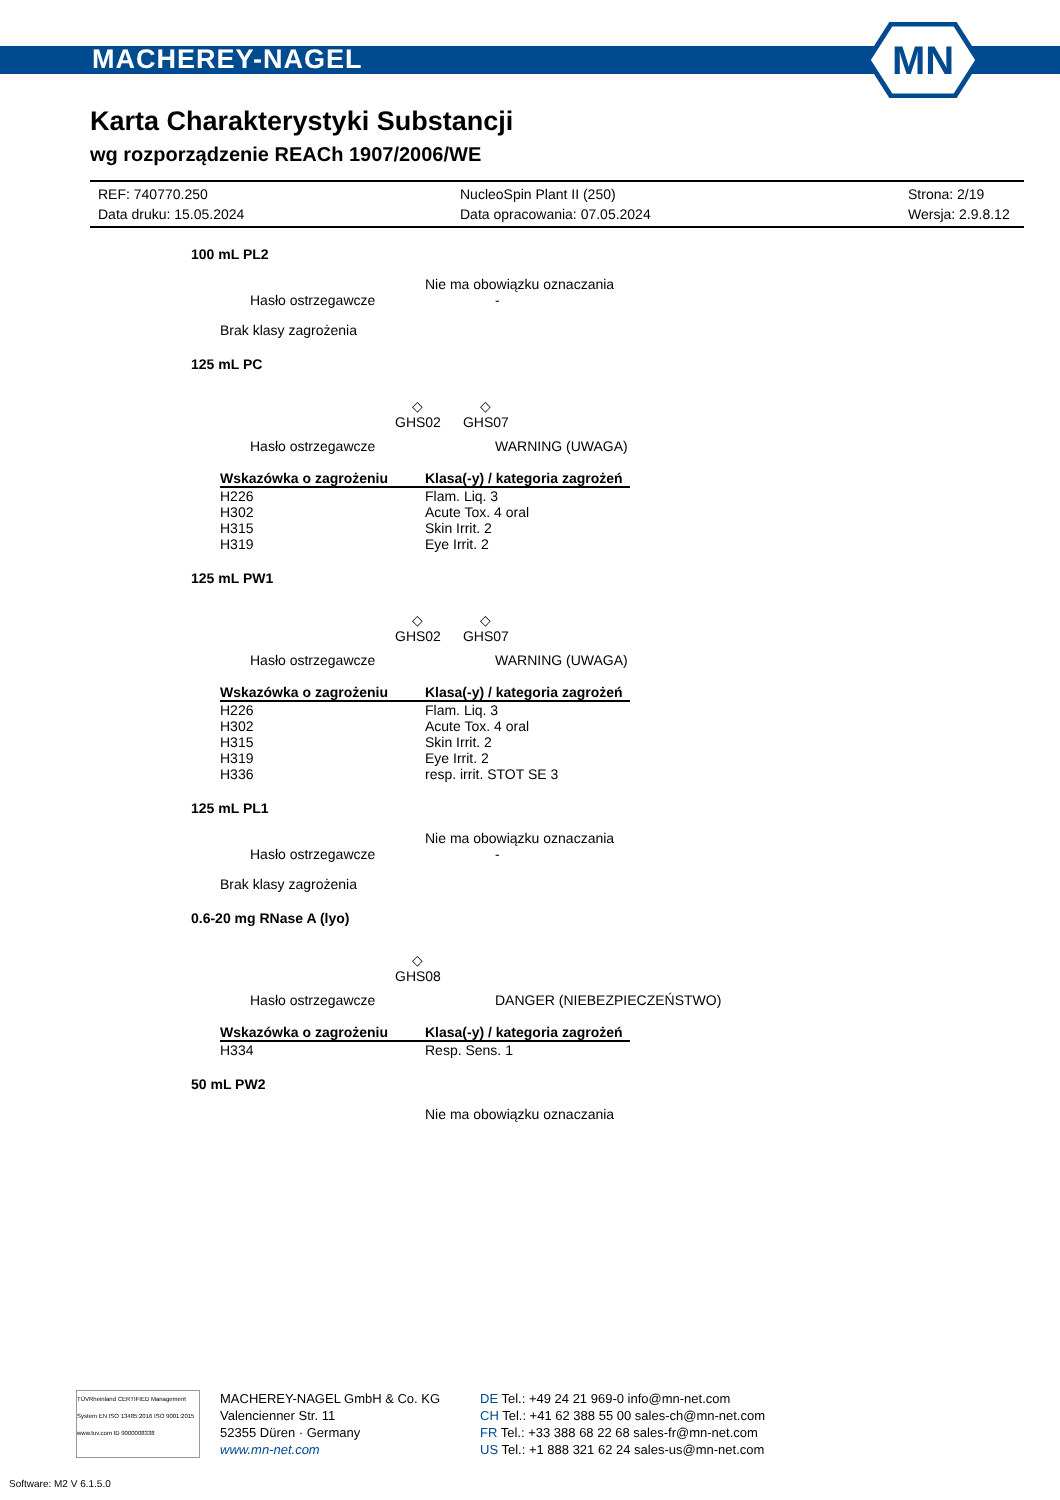MACHEREY-NAGEL
MN
Karta Charakterystyki Substancji
wg rozporządzenie REACh 1907/2006/WE
REF: 740770.250
Data druku: 15.05.2024
NucleoSpin Plant II (250)
Data opracowania: 07.05.2024
Strona: 2/19
Wersja: 2.9.8.12
100 mL PL2
Nie ma obowiązku oznaczania
Hasło ostrzegawcze -
Brak klasy zagrożenia
125 mL PC
◇
GHS02
◇
GHS07
Hasło ostrzegawcze WARNING (UWAGA)
| Wskazówka o zagrożeniu | Klasa(-y) / kategoria zagrożeń |
| --- | --- |
| H226 | Flam. Liq. 3 |
| H302 | Acute Tox. 4 oral |
| H315 | Skin Irrit. 2 |
| H319 | Eye Irrit. 2 |
125 mL PW1
◇
GHS02
◇
GHS07
Hasło ostrzegawcze WARNING (UWAGA)
| Wskazówka o zagrożeniu | Klasa(-y) / kategoria zagrożeń |
| --- | --- |
| H226 | Flam. Liq. 3 |
| H302 | Acute Tox. 4 oral |
| H315 | Skin Irrit. 2 |
| H319 | Eye Irrit. 2 |
| H336 | resp. irrit. STOT SE 3 |
125 mL PL1
Nie ma obowiązku oznaczania
Hasło ostrzegawcze -
Brak klasy zagrożenia
0.6-20 mg RNase A (lyo)
◇
GHS08
Hasło ostrzegawcze DANGER (NIEBEZPIECZEŃSTWO)
| Wskazówka o zagrożeniu | Klasa(-y) / kategoria zagrożeń |
| --- | --- |
| H334 | Resp. Sens. 1 |
50 mL PW2
Nie ma obowiązku oznaczania
TÜVRheinland CERTIFIED Management System EN ISO 13485:2016 ISO 9001:2015 www.tuv.com ID 9000008338
MACHEREY-NAGEL GmbH & Co. KG
Valencienner Str. 11
52355 Düren · Germany
www.mn-net.com
DE Tel.: +49 24 21 969-0 info@mn-net.com
CH Tel.: +41 62 388 55 00 sales-ch@mn-net.com
FR Tel.: +33 388 68 22 68 sales-fr@mn-net.com
US Tel.: +1 888 321 62 24 sales-us@mn-net.com
Software: M2 V 6.1.5.0